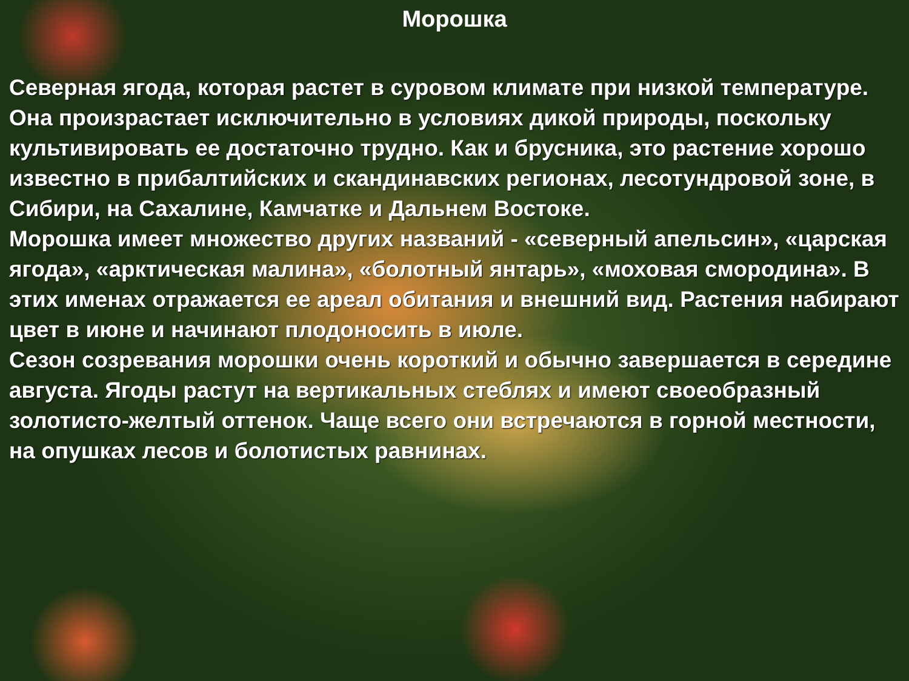Морошка
Северная ягода, которая растет в суровом климате при низкой температуре. Она произрастает исключительно в условиях дикой природы, поскольку культивировать ее достаточно трудно. Как и брусника, это растение хорошо известно в прибалтийских и скандинавских регионах, лесотундровой зоне, в Сибири, на Сахалине, Камчатке и Дальнем Востоке.
Морошка имеет множество других названий - «северный апельсин», «царская ягода», «арктическая малина», «болотный янтарь», «моховая смородина». В этих именах отражается ее ареал обитания и внешний вид. Растения набирают цвет в июне и начинают плодоносить в июле.
Сезон созревания морошки очень короткий и обычно завершается в середине августа. Ягоды растут на вертикальных стеблях и имеют своеобразный золотисто-желтый оттенок. Чаще всего они встречаются в горной местности, на опушках лесов и болотистых равнинах.